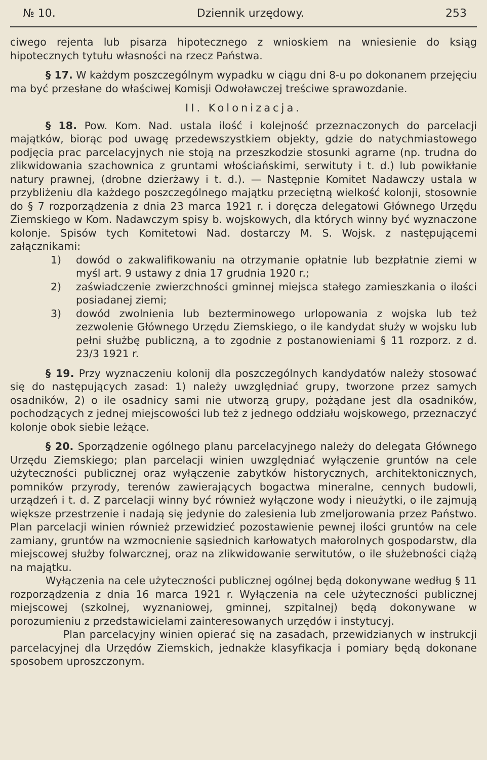№ 10. Dziennik urzędowy. 253
ciwego rejenta lub pisarza hipotecznego z wnioskiem na wniesienie do ksiąg hipotecznych tytułu własności na rzecz Państwa.
§ 17. W każdym poszczególnym wypadku w ciągu dni 8-u po dokonanem przejęciu ma być przesłane do właściwej Komisji Odwoławczej treściwe sprawozdanie.
II. Kolonizacja.
§ 18. Pow. Kom. Nad. ustala ilość i kolejność przeznaczonych do parcelacji majątków, biorąc pod uwagę przedewszystkiem objekty, gdzie do natychmiastowego podjęcia prac parcelacyjnych nie stoją na przeszkodzie stosunki agrarne (np. trudna do zlikwidowania szachownica z gruntami włościańskimi, serwituty i t. d.) lub powikłanie natury prawnej, (drobne dzierżawy i t. d.). — Następnie Komitet Nadawczy ustala w przybliżeniu dla każdego poszczególnego majątku przeciętną wielkość kolonji, stosownie do § 7 rozporządzenia z dnia 23 marca 1921 r. i doręcza delegatowi Głównego Urzędu Ziemskiego w Kom. Nadawczym spisy b. wojskowych, dla których winny być wyznaczone kolonje. Spisów tych Komitetowi Nad. dostarczy M. S. Wojsk. z następującemi załącznikami:
1) dowód o zakwalifikowaniu na otrzymanie opłatnie lub bezpłatnie ziemi w myśl art. 9 ustawy z dnia 17 grudnia 1920 r.;
2) zaświadczenie zwierzchności gminnej miejsca stałego zamieszkania o ilości posiadanej ziemi;
3) dowód zwolnienia lub bezterminowego urlopowania z wojska lub też zezwolenie Głównego Urzędu Ziemskiego, o ile kandydat służy w wojsku lub pełni służbę publiczną, a to zgodnie z postanowieniami § 11 rozporz. z d. 23/3 1921 r.
§ 19. Przy wyznaczeniu kolonij dla poszczególnych kandydatów należy stosować się do następujących zasad: 1) należy uwzględniać grupy, tworzone przez samych osadników, 2) o ile osadnicy sami nie utworzą grupy, pożądane jest dla osadników, pochodzących z jednej miejscowości lub też z jednego oddziału wojskowego, przeznaczyć kolonje obok siebie leżące.
§ 20. Sporządzenie ogólnego planu parcelacyjnego należy do delegata Głównego Urzędu Ziemskiego; plan parcelacji winien uwzględniać wyłączenie gruntów na cele użyteczności publicznej oraz wyłączenie zabytków historycznych, architektonicznych, pomników przyrody, terenów zawierających bogactwa mineralne, cennych budowli, urządzeń i t. d. Z parcelacji winny być również wyłączone wody i nieużytki, o ile zajmują większe przestrzenie i nadają się jedynie do zalesienia lub zmeljorowania przez Państwo. Plan parcelacji winien również przewidzieć pozostawienie pewnej ilości gruntów na cele zamiany, gruntów na wzmocnienie sąsiednich karłowatych małorolnych gospodarstw, dla miejscowej służby folwarcznej, oraz na zlikwidowanie serwitutów, o ile służebności ciążą na majątku.
Wyłączenia na cele użyteczności publicznej ogólnej będą dokonywane według § 11 rozporządzenia z dnia 16 marca 1921 r. Wyłączenia na cele użyteczności publicznej miejscowej (szkolnej, wyznaniowej, gminnej, szpitalnej) będą dokonywane w porozumieniu z przedstawicielami zainteresowanych urzędów i instytucyj.
Plan parcelacyjny winien opierać się na zasadach, przewidzianych w instrukcji parcelacyjnej dla Urzędów Ziemskich, jednakże klasyfikacja i pomiary będą dokonane sposobem uproszczonym.